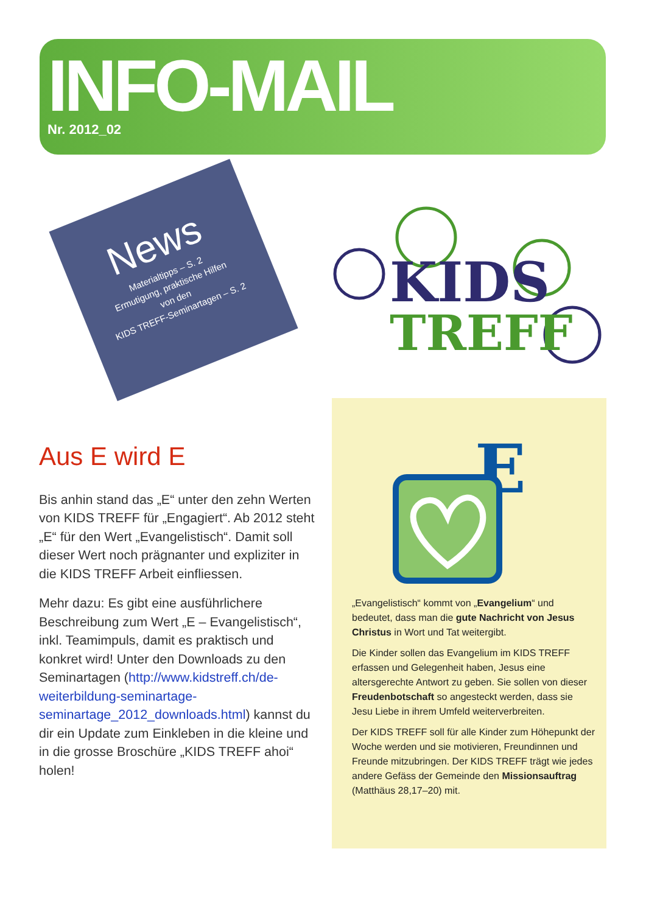INFO-MAIL
Nr. 2012_02
News
Materialtipps – S. 2
Ermutigung, praktische Hilfen
von den
KIDS TREFF-Seminartagen – S. 2
KIDS
TREFF
Aus E wird E
Bis anhin stand das „E“ unter den zehn Werten von KIDS TREFF für „Engagiert“. Ab 2012 steht „E“ für den Wert „Evangelistisch“. Damit soll dieser Wert noch prägnanter und expliziter in die KIDS TREFF Arbeit einfliessen.
Mehr dazu: Es gibt eine ausführlichere Beschreibung zum Wert „E – Evangelistisch“, inkl. Teamimpuls, damit es praktisch und konkret wird! Unter den Downloads zu den Seminartagen (http://www.kidstreff.ch/de-weiterbildung-seminartage-seminartage_2012_downloads.html) kannst du dir ein Update zum Einkleben in die kleine und in die grosse Broschüre „KIDS TREFF ahoi“ holen!
E
„Evangelistisch“ kommt von „Evangelium“ und bedeutet, dass man die gute Nachricht von Jesus Christus in Wort und Tat weitergibt.
Die Kinder sollen das Evangelium im KIDS TREFF erfassen und Gelegenheit haben, Jesus eine altersgerechte Antwort zu geben. Sie sollen von dieser Freudenbotschaft so angesteckt werden, dass sie Jesu Liebe in ihrem Umfeld weiterverbreiten.
Der KIDS TREFF soll für alle Kinder zum Höhepunkt der Woche werden und sie motivieren, Freundinnen und Freunde mitzubringen. Der KIDS TREFF trägt wie jedes andere Gefäss der Gemeinde den Missionsauftrag (Matthäus 28,17–20) mit.